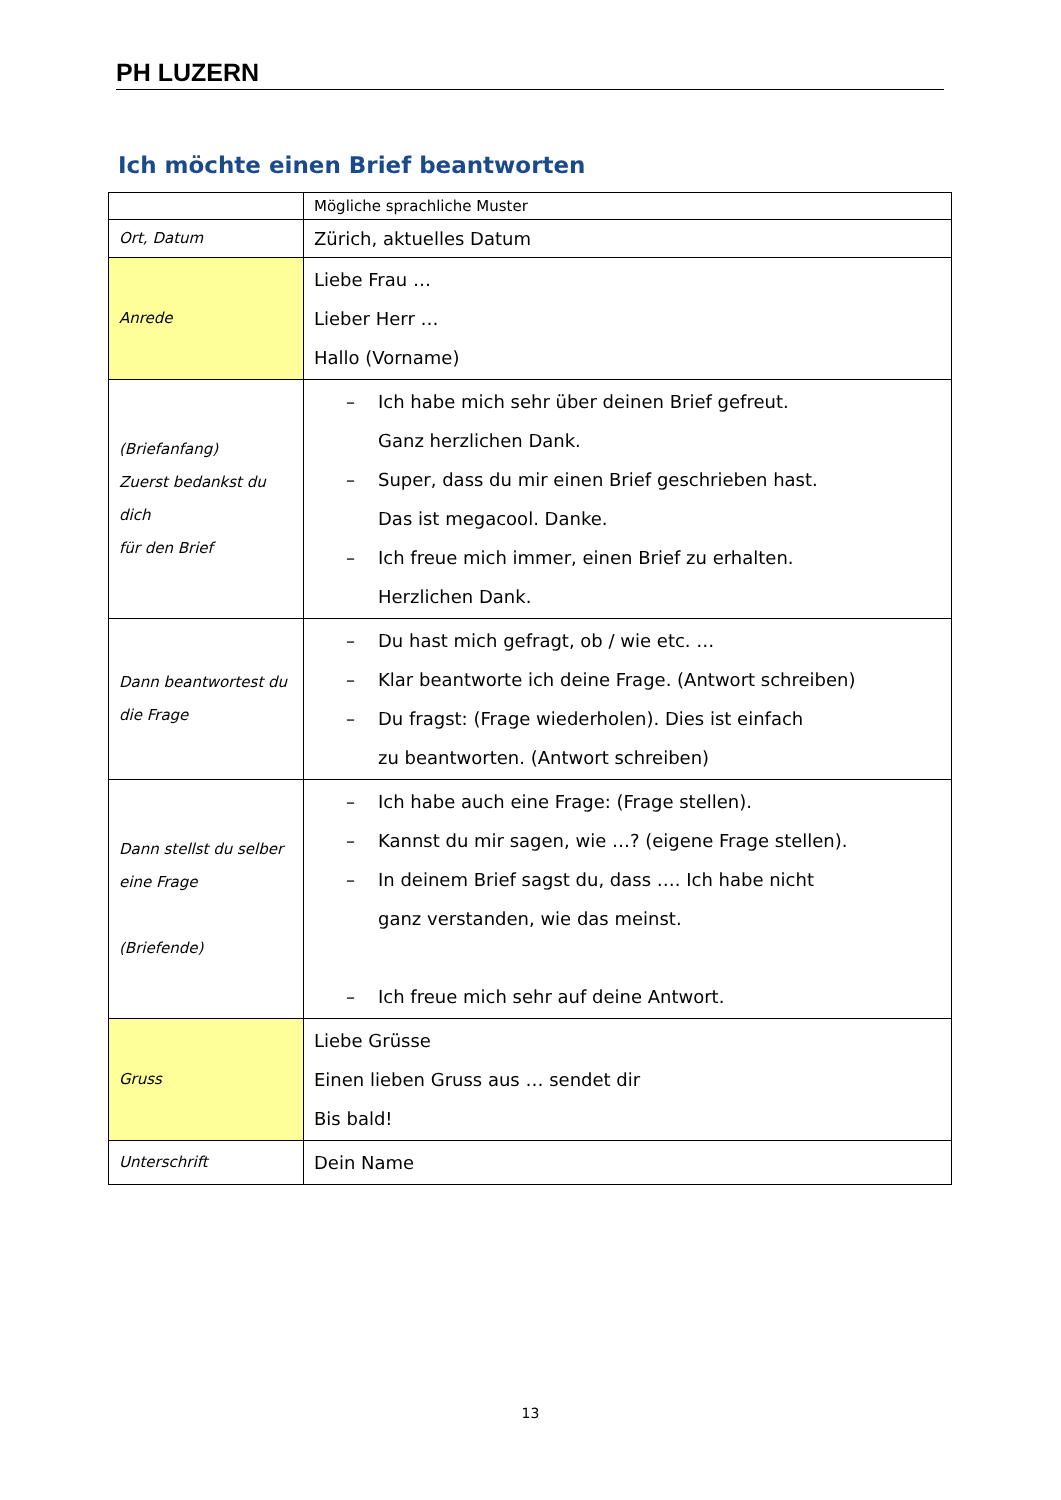PH LUZERN
Ich möchte einen Brief beantworten
| | Mögliche sprachliche Muster |
| Ort, Datum | Zürich, aktuelles Datum |
| Anrede | Liebe Frau … Lieber Herr … Hallo (Vorname) |
| (Briefanfang) Zuerst bedankst du dich für den Brief | – Ich habe mich sehr über deinen Brief gefreut. Ganz herzlichen Dank. – Super, dass du mir einen Brief geschrieben hast. Das ist megacool. Danke. – Ich freue mich immer, einen Brief zu erhalten. Herzlichen Dank. |
| Dann beantwortest du die Frage | – Du hast mich gefragt, ob / wie etc. … – Klar beantworte ich deine Frage. (Antwort schreiben) – Du fragst: (Frage wiederholen). Dies ist einfach zu beantworten. (Antwort schreiben) |
| Dann stellst du selber eine Frage (Briefende) | – Ich habe auch eine Frage: (Frage stellen). – Kannst du mir sagen, wie …? (eigene Frage stellen). – In deinem Brief sagst du, dass …. Ich habe nicht ganz verstanden, wie das meinst. – Ich freue mich sehr auf deine Antwort. |
| Gruss | Liebe Grüsse Einen lieben Gruss aus … sendet dir Bis bald! |
| Unterschrift | Dein Name |
13